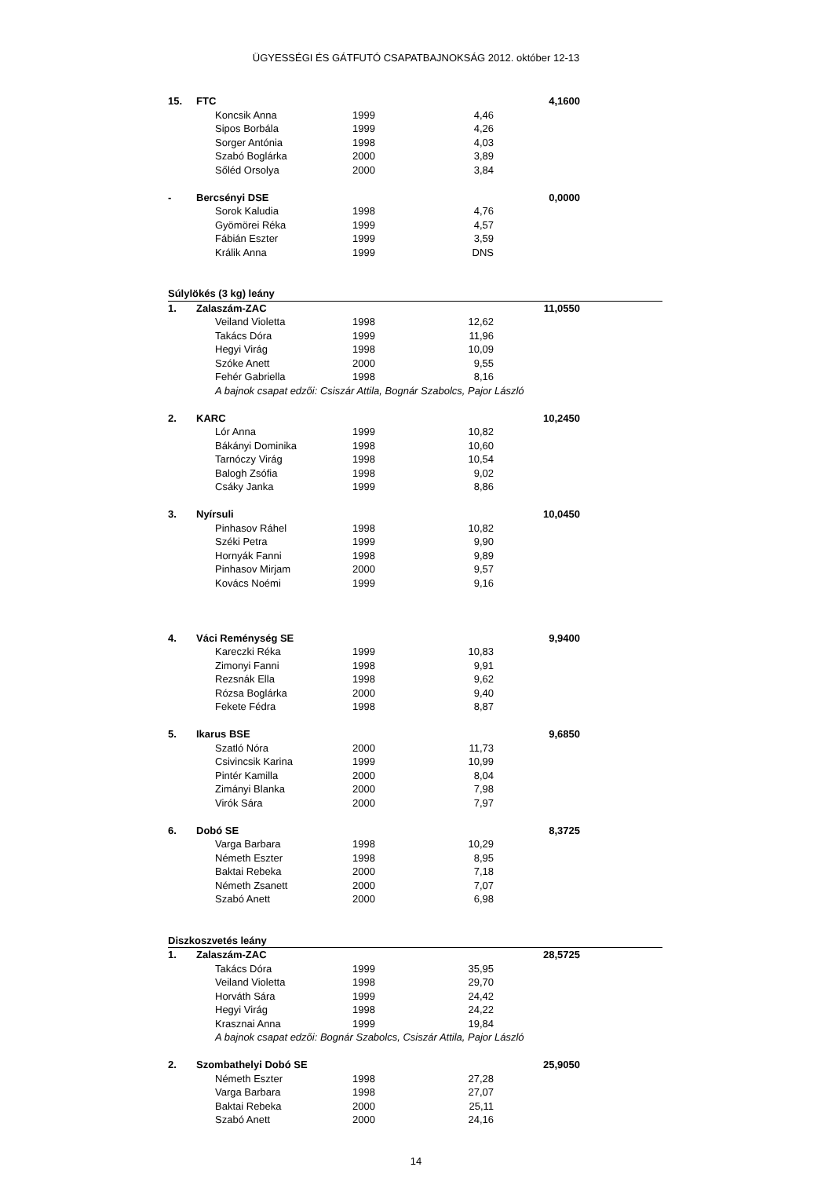ÜGYESSÉGI ÉS GÁTFUTÓ CSAPATBAJNOKSÁG 2012. október 12-13
| 15. | FTC | | | | 4,1600 | |
| | | Koncsik Anna | 1999 | 4,46 | | |
| | | Sipos Borbála | 1999 | 4,26 | | |
| | | Sorger Antónia | 1998 | 4,03 | | |
| | | Szabó Boglárka | 2000 | 3,89 | | |
| | | Sőléd Orsolya | 2000 | 3,84 | | |
| - | Bercsényi DSE | | | | 0,0000 | |
| | | Sorok Kaludia | 1998 | 4,76 | | |
| | | Gyömörei Réka | 1999 | 4,57 | | |
| | | Fábián Eszter | 1999 | 3,59 | | |
| | | Králik Anna | 1999 | DNS | | |
| Súlylökés (3 kg) leány | | | | | | |
| 1. | Zalaszám-ZAC | | | | 11,0550 | |
| | | Veiland Violetta | 1998 | 12,62 | | |
| | | Takács Dóra | 1999 | 11,96 | | |
| | | Hegyi Virág | 1998 | 10,09 | | |
| | | Szóke Anett | 2000 | 9,55 | | |
| | | Fehér Gabriella | 1998 | 8,16 | | |
| | | A bajnok csapat edzői: Csiszár Attila, Bognár Szabolcs, Pajor László | | | | |
| 2. | KARC | | | | 10,2450 | |
| | | Lór Anna | 1999 | 10,82 | | |
| | | Bákányi Dominika | 1998 | 10,60 | | |
| | | Tarnóczy Virág | 1998 | 10,54 | | |
| | | Balogh Zsófia | 1998 | 9,02 | | |
| | | Csáky Janka | 1999 | 8,86 | | |
| 3. | Nyírsuli | | | | 10,0450 | |
| | | Pinhasov Ráhel | 1998 | 10,82 | | |
| | | Széki Petra | 1999 | 9,90 | | |
| | | Hornyák Fanni | 1998 | 9,89 | | |
| | | Pinhasov Mirjam | 2000 | 9,57 | | |
| | | Kovács Noémi | 1999 | 9,16 | | |
| 4. | Váci Reménység SE | | | | 9,9400 | |
| | | Kareczki Réka | 1999 | 10,83 | | |
| | | Zimonyi Fanni | 1998 | 9,91 | | |
| | | Rezsnák Ella | 1998 | 9,62 | | |
| | | Rózsa Boglárka | 2000 | 9,40 | | |
| | | Fekete Fédra | 1998 | 8,87 | | |
| 5. | Ikarus BSE | | | | 9,6850 | |
| | | Szatló Nóra | 2000 | 11,73 | | |
| | | Csivincsik Karina | 1999 | 10,99 | | |
| | | Pintér Kamilla | 2000 | 8,04 | | |
| | | Zimányi Blanka | 2000 | 7,98 | | |
| | | Virók Sára | 2000 | 7,97 | | |
| 6. | Dobó SE | | | | 8,3725 | |
| | | Varga Barbara | 1998 | 10,29 | | |
| | | Németh Eszter | 1998 | 8,95 | | |
| | | Baktai Rebeka | 2000 | 7,18 | | |
| | | Németh Zsanett | 2000 | 7,07 | | |
| | | Szabó Anett | 2000 | 6,98 | | |
| Diszkoszvetés leány | | | | | | |
| 1. | Zalaszám-ZAC | | | | 28,5725 | |
| | | Takács Dóra | 1999 | 35,95 | | |
| | | Veiland Violetta | 1998 | 29,70 | | |
| | | Horváth Sára | 1999 | 24,42 | | |
| | | Hegyi Virág | 1998 | 24,22 | | |
| | | Krasznai Anna | 1999 | 19,84 | | |
| | | A bajnok csapat edzői: Bognár Szabolcs, Csiszár Attila, Pajor László | | | | |
| 2. | Szombathelyi Dobó SE | | | | 25,9050 | |
| | | Németh Eszter | 1998 | 27,28 | | |
| | | Varga Barbara | 1998 | 27,07 | | |
| | | Baktai Rebeka | 2000 | 25,11 | | |
| | | Szabó Anett | 2000 | 24,16 | | |
14